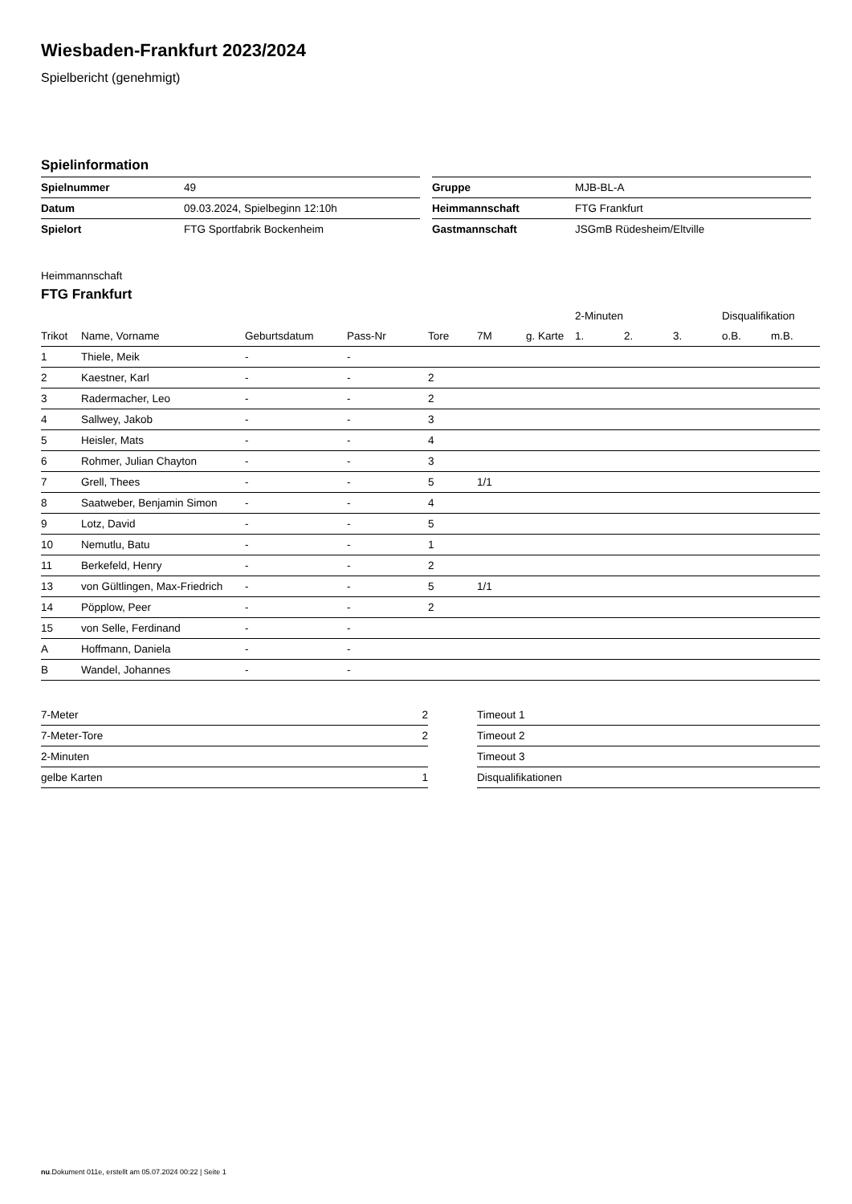Wiesbaden-Frankfurt 2023/2024
Spielbericht (genehmigt)
Spielinformation
| Spielnummer | 49 |
| Datum | 09.03.2024, Spielbeginn 12:10h |
| Spielort | FTG Sportfabrik Bockenheim |
| Gruppe | MJB-BL-A |
| Heimmannschaft | FTG Frankfurt |
| Gastmannschaft | JSGmB Rüdesheim/Eltville |
Heimmannschaft
FTG Frankfurt
| | | | | | | | 2-Minuten | | | Disqualifikation | |
| --- | --- | --- | --- | --- | --- | --- | --- | --- | --- | --- | --- |
| Trikot | Name, Vorname | Geburtsdatum | Pass-Nr | Tore | 7M | g. Karte | 1. | 2. | 3. | o.B. | m.B. |
| 1 | Thiele, Meik | - | - | | | | | | | | |
| 2 | Kaestner, Karl | - | - | 2 | | | | | | | |
| 3 | Radermacher, Leo | - | - | 2 | | | | | | | |
| 4 | Sallwey, Jakob | - | - | 3 | | | | | | | |
| 5 | Heisler, Mats | - | - | 4 | | | | | | | |
| 6 | Rohmer, Julian Chayton | - | - | 3 | | | | | | | |
| 7 | Grell, Thees | - | - | 5 | 1/1 | | | | | | |
| 8 | Saatweber, Benjamin Simon | - | - | 4 | | | | | | | |
| 9 | Lotz, David | - | - | 5 | | | | | | | |
| 10 | Nemutlu, Batu | - | - | 1 | | | | | | | |
| 11 | Berkefeld, Henry | - | - | 2 | | | | | | | |
| 13 | von Gültlingen, Max-Friedrich | - | - | 5 | 1/1 | | | | | | |
| 14 | Pöpplow, Peer | - | - | 2 | | | | | | | |
| 15 | von Selle, Ferdinand | - | - | | | | | | | | |
| A | Hoffmann, Daniela | - | - | | | | | | | | |
| B | Wandel, Johannes | - | - | | | | | | | | |
| 7-Meter | 2 |
| 7-Meter-Tore | 2 |
| 2-Minuten | |
| gelbe Karten | 1 |
| Timeout 1 |
| Timeout 2 |
| Timeout 3 |
| Disqualifikationen |
nu.Dokument 011e, erstellt am 05.07.2024 00:22 | Seite 1